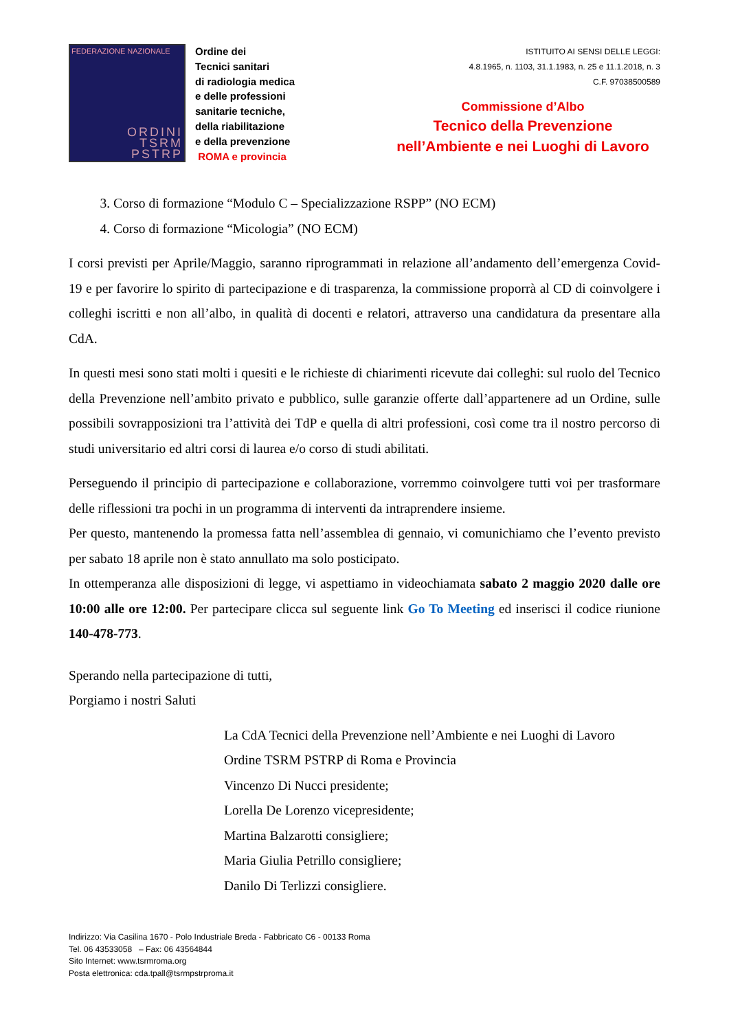FEDERAZIONE NAZIONALE
ORDINI
TSRM
PSTRP
Ordine dei
Tecnici sanitari
di radiologia medica
e delle professioni
sanitarie tecniche,
della riabilitazione
e della prevenzione
ROMA e provincia
ISTITUITO AI SENSI DELLE LEGGI:
4.8.1965, n. 1103, 31.1.1983, n. 25 e 11.1.2018, n. 3
C.F. 97038500589
Commissione d’Albo
Tecnico della Prevenzione
nell’Ambiente e nei Luoghi di Lavoro
3. Corso di formazione “Modulo C – Specializzazione RSPP” (NO ECM)
4. Corso di formazione “Micologia” (NO ECM)
I corsi previsti per Aprile/Maggio, saranno riprogrammati in relazione all’andamento dell’emergenza Covid-19 e per favorire lo spirito di partecipazione e di trasparenza, la commissione proporrà al CD di coinvolgere i colleghi iscritti e non all’albo, in qualità di docenti e relatori, attraverso una candidatura da presentare alla CdA.
In questi mesi sono stati molti i quesiti e le richieste di chiarimenti ricevute dai colleghi: sul ruolo del Tecnico della Prevenzione nell’ambito privato e pubblico, sulle garanzie offerte dall’appartenere ad un Ordine, sulle possibili sovrapposizioni tra l’attività dei TdP e quella di altri professioni, così come tra il nostro percorso di studi universitario ed altri corsi di laurea e/o corso di studi abilitati.
Perseguendo il principio di partecipazione e collaborazione, vorremmo coinvolgere tutti voi per trasformare delle riflessioni tra pochi in un programma di interventi da intraprendere insieme.
Per questo, mantenendo la promessa fatta nell’assemblea di gennaio, vi comunichiamo che l’evento previsto per sabato 18 aprile non è stato annullato ma solo posticipato.
In ottemperanza alle disposizioni di legge, vi aspettiamo in videochiamata sabato 2 maggio 2020 dalle ore 10:00 alle ore 12:00. Per partecipare clicca sul seguente link Go To Meeting ed inserisci il codice riunione 140-478-773.
Sperando nella partecipazione di tutti,
Porgiamo i nostri Saluti
La CdA Tecnici della Prevenzione nell’Ambiente e nei Luoghi di Lavoro
Ordine TSRM PSTRP di Roma e Provincia
Vincenzo Di Nucci presidente;
Lorella De Lorenzo vicepresidente;
Martina Balzarotti consigliere;
Maria Giulia Petrillo consigliere;
Danilo Di Terlizzi consigliere.
Indirizzo: Via Casilina 1670 - Polo Industriale Breda - Fabbricato C6 - 00133 Roma
Tel. 06 43533058 – Fax: 06 43564844
Sito Internet: www.tsrmroma.org
Posta elettronica: cda.tpall@tsrmpstrproma.it